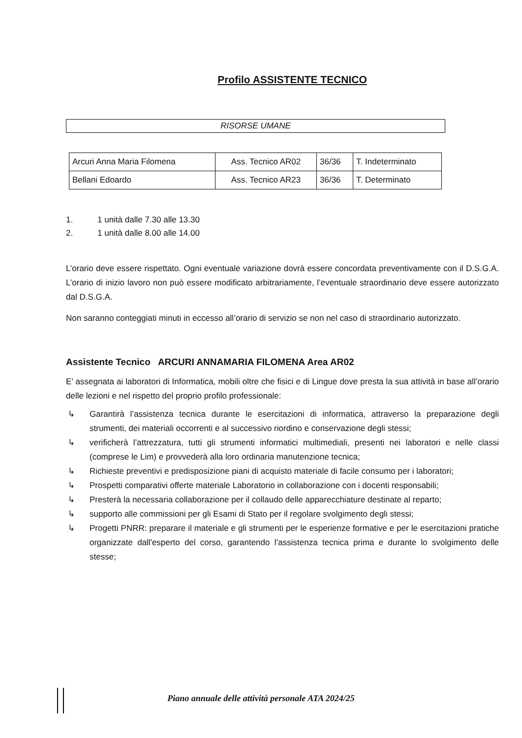Profilo ASSISTENTE TECNICO
RISORSE UMANE
| Arcuri Anna Maria Filomena | Ass. Tecnico AR02 | 36/36 | T. Indeterminato |
| Bellani Edoardo | Ass. Tecnico AR23 | 36/36 | T. Determinato |
1. 1 unità dalle 7.30 alle 13.30
2. 1 unità dalle 8.00 alle 14.00
L’orario deve essere rispettato. Ogni eventuale variazione dovrà essere concordata preventivamente con il D.S.G.A. L’orario di inizio lavoro non può essere modificato arbitrariamente, l’eventuale straordinario deve essere autorizzato dal D.S.G.A.
Non saranno conteggiati minuti in eccesso all’orario di servizio se non nel caso di straordinario autorizzato.
Assistente Tecnico ARCURI ANNAMARIA FILOMENA Area AR02
E’ assegnata ai laboratori di Informatica, mobili oltre che fisici e di Lingue dove presta la sua attività in base all’orario delle lezioni e nel rispetto del proprio profilo professionale:
↳ Garantirà l’assistenza tecnica durante le esercitazioni di informatica, attraverso la preparazione degli strumenti, dei materiali occorrenti e al successivo riordino e conservazione degli stessi;
↳ verificherà l’attrezzatura, tutti gli strumenti informatici multimediali, presenti nei laboratori e nelle classi (comprese le Lim) e provvederà alla loro ordinaria manutenzione tecnica;
↳ Richieste preventivi e predisposizione piani di acquisto materiale di facile consumo per i laboratori;
↳ Prospetti comparativi offerte materiale Laboratorio in collaborazione con i docenti responsabili;
↳ Presterà la necessaria collaborazione per il collaudo delle apparecchiature destinate al reparto;
↳ supporto alle commissioni per gli Esami di Stato per il regolare svolgimento degli stessi;
↳ Progetti PNRR: preparare il materiale e gli strumenti per le esperienze formative e per le esercitazioni pratiche organizzate dall'esperto del corso, garantendo l’assistenza tecnica prima e durante lo svolgimento delle stesse;
Piano annuale delle attività personale ATA 2024/25